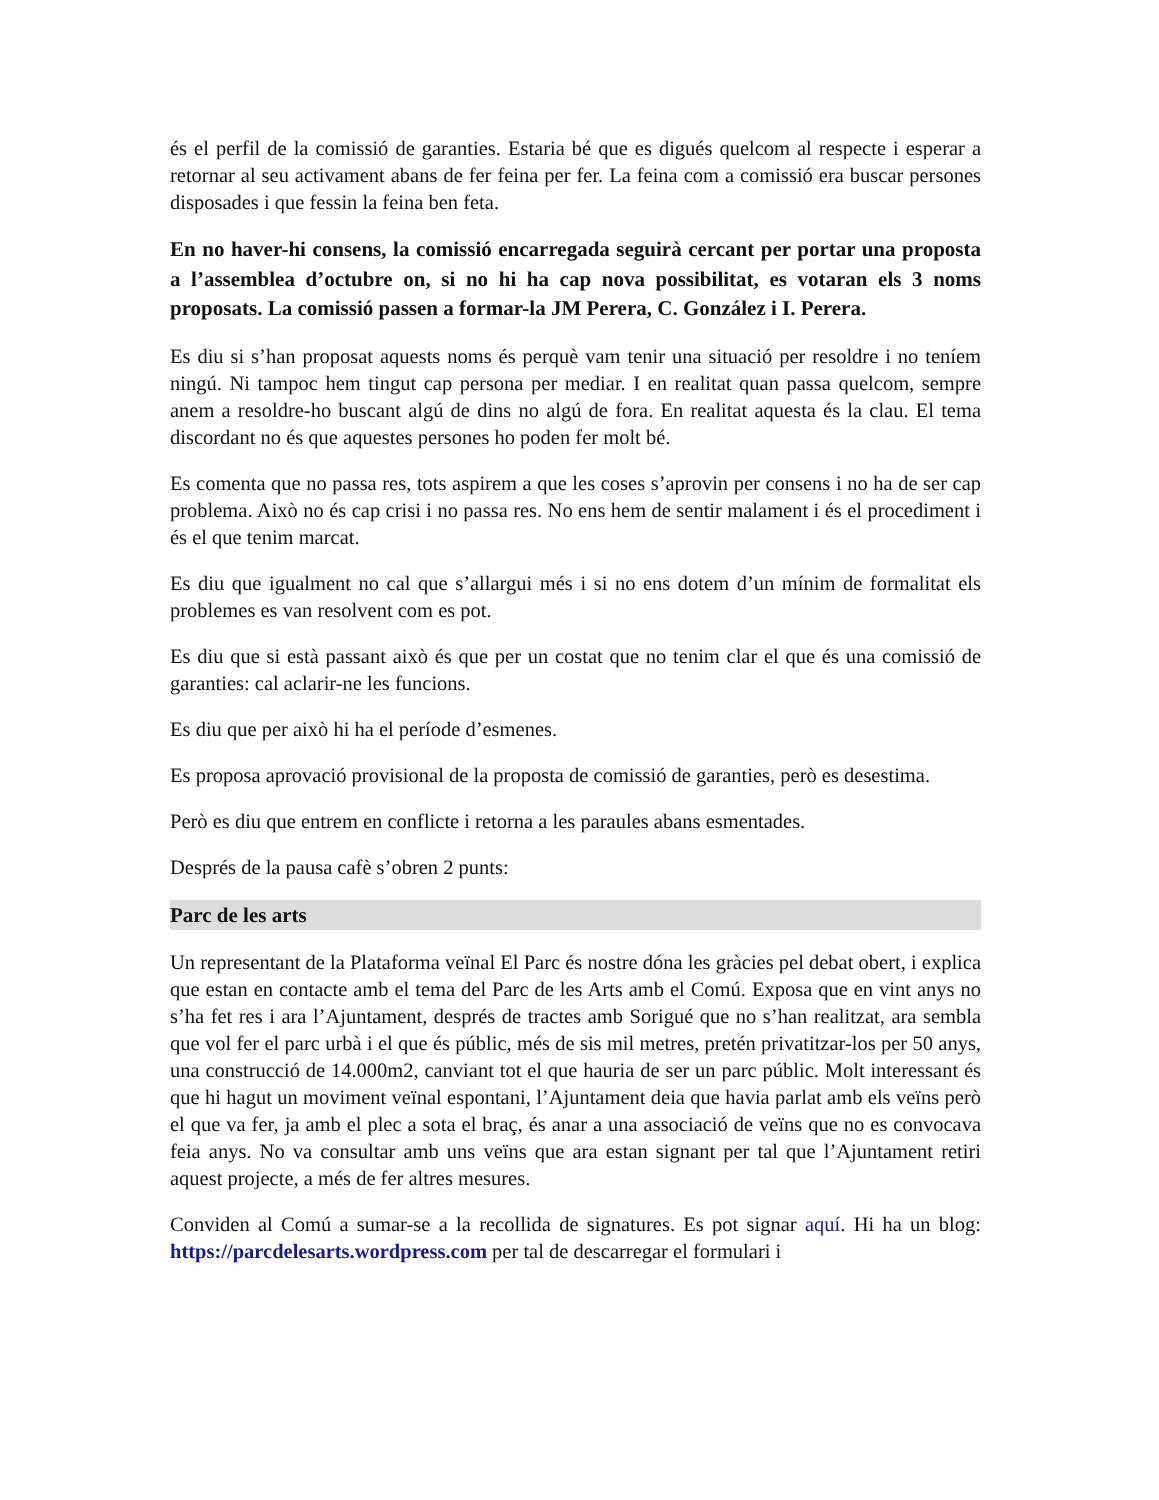és el perfil de la comissió de garanties. Estaria bé que es digués quelcom al respecte i esperar a retornar al seu activament abans de fer feina per fer. La feina com a comissió era buscar persones disposades i que fessin la feina ben feta.
En no haver-hi consens, la comissió encarregada seguirà cercant per portar una proposta a l’assemblea d’octubre on, si no hi ha cap nova possibilitat, es votaran els 3 noms proposats. La comissió passen a formar-la JM Perera, C. González i I. Perera.
Es diu si s’han proposat aquests noms és perquè vam tenir una situació per resoldre i no teníem ningú. Ni tampoc hem tingut cap persona per mediar. I en realitat quan passa quelcom, sempre anem a resoldre-ho buscant algú de dins no algú de fora. En realitat aquesta és la clau. El tema discordant no és que aquestes persones ho poden fer molt bé.
Es comenta que no passa res, tots aspirem a que les coses s’aprovin per consens i no ha de ser cap problema. Això no és cap crisi i no passa res. No ens hem de sentir malament i és el procediment i és el que tenim marcat.
Es diu que igualment no cal que s’allargui més i si no ens dotem d’un mínim de formalitat els problemes es van resolvent com es pot.
Es diu que si està passant això és que per un costat que no tenim clar el que és una comissió de garanties: cal aclarir-ne les funcions.
Es diu que per això hi ha el període d’esmenes.
Es proposa aprovació provisional de la proposta de comissió de garanties, però es desestima.
Però es diu que entrem en conflicte i retorna a les paraules abans esmentades.
Després de la pausa cafè s’obren 2 punts:
Parc de les arts
Un representant de la Plataforma veïnal El Parc és nostre dóna les gràcies pel debat obert, i explica que estan en contacte amb el tema del Parc de les Arts amb el Comú. Exposa que en vint anys no s’ha fet res i ara l’Ajuntament, després de tractes amb Sorigué que no s’han realitzat, ara sembla que vol fer el parc urbà i el que és públic, més de sis mil metres, pretén privatitzar-los per 50 anys, una construcció de 14.000m2, canviant tot el que hauria de ser un parc públic. Molt interessant és que hi hagut un moviment veïnal espontani, l’Ajuntament deia que havia parlat amb els veïns però el que va fer, ja amb el plec a sota el braç, és anar a una associació de veïns que no es convocava feia anys. No va consultar amb uns veïns que ara estan signant per tal que l’Ajuntament retiri aquest projecte, a més de fer altres mesures.
Conviden al Comú a sumar-se a la recollida de signatures. Es pot signar aquí. Hi ha un blog: https://parcdelesarts.wordpress.com per tal de descarregar el formulari i